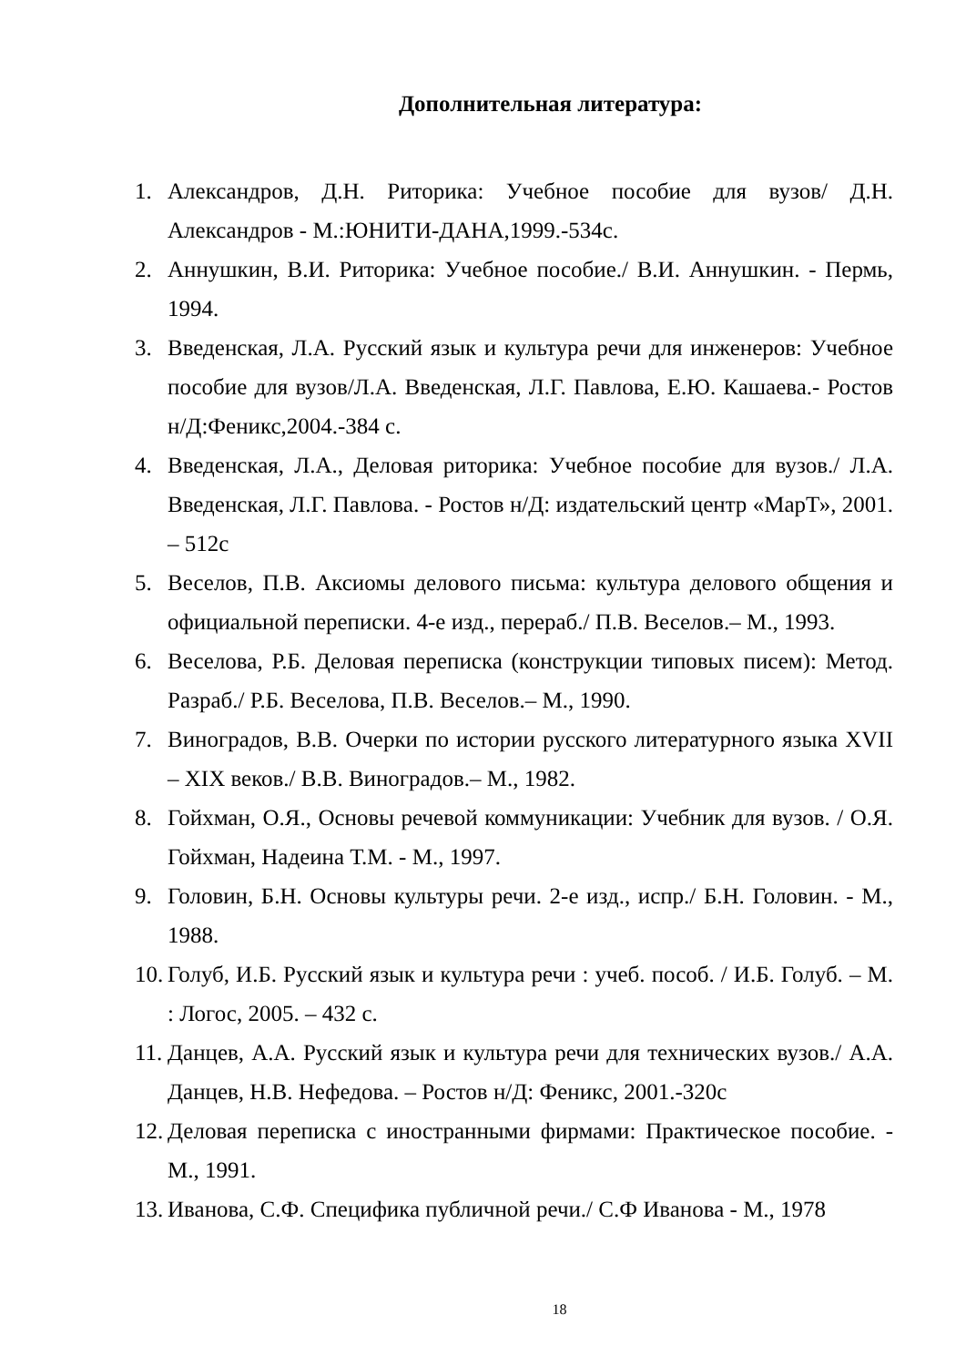Дополнительная литература:
1. Александров, Д.Н. Риторика: Учебное пособие для вузов/ Д.Н. Александров - М.:ЮНИТИ-ДАНА,1999.-534с.
2. Аннушкин, В.И. Риторика: Учебное пособие./ В.И. Аннушкин. - Пермь, 1994.
3. Введенская, Л.А. Русский язык и культура речи для инженеров: Учебное пособие для вузов/Л.А. Введенская, Л.Г. Павлова, Е.Ю. Кашаева.- Ростов н/Д:Феникс,2004.-384 с.
4. Введенская, Л.А., Деловая риторика: Учебное пособие для вузов./ Л.А. Введенская, Л.Г. Павлова. - Ростов н/Д: издательский центр «МарТ», 2001. – 512с
5. Веселов, П.В. Аксиомы делового письма: культура делового общения и официальной переписки. 4-е изд., перераб./ П.В. Веселов.– М., 1993.
6. Веселова, Р.Б. Деловая переписка (конструкции типовых писем): Метод. Разраб./ Р.Б. Веселова, П.В. Веселов.– М., 1990.
7. Виноградов, В.В. Очерки по истории русского литературного языка XVII – XIX веков./ В.В. Виноградов.– М., 1982.
8. Гойхман, О.Я., Основы речевой коммуникации: Учебник для вузов. / О.Я. Гойхман, Надеина Т.М. - М., 1997.
9. Головин, Б.Н. Основы культуры речи. 2-е изд., испр./ Б.Н. Головин. - М., 1988.
10. Голуб, И.Б. Русский язык и культура речи : учеб. пособ. / И.Б. Голуб. – М. : Логос, 2005. – 432 с.
11. Данцев, А.А. Русский язык и культура речи для технических вузов./ А.А. Данцев, Н.В. Нефедова. – Ростов н/Д: Феникс, 2001.-320с
12. Деловая переписка с иностранными фирмами: Практическое пособие. - М., 1991.
13. Иванова, С.Ф. Специфика публичной речи./ С.Ф Иванова - М., 1978
18